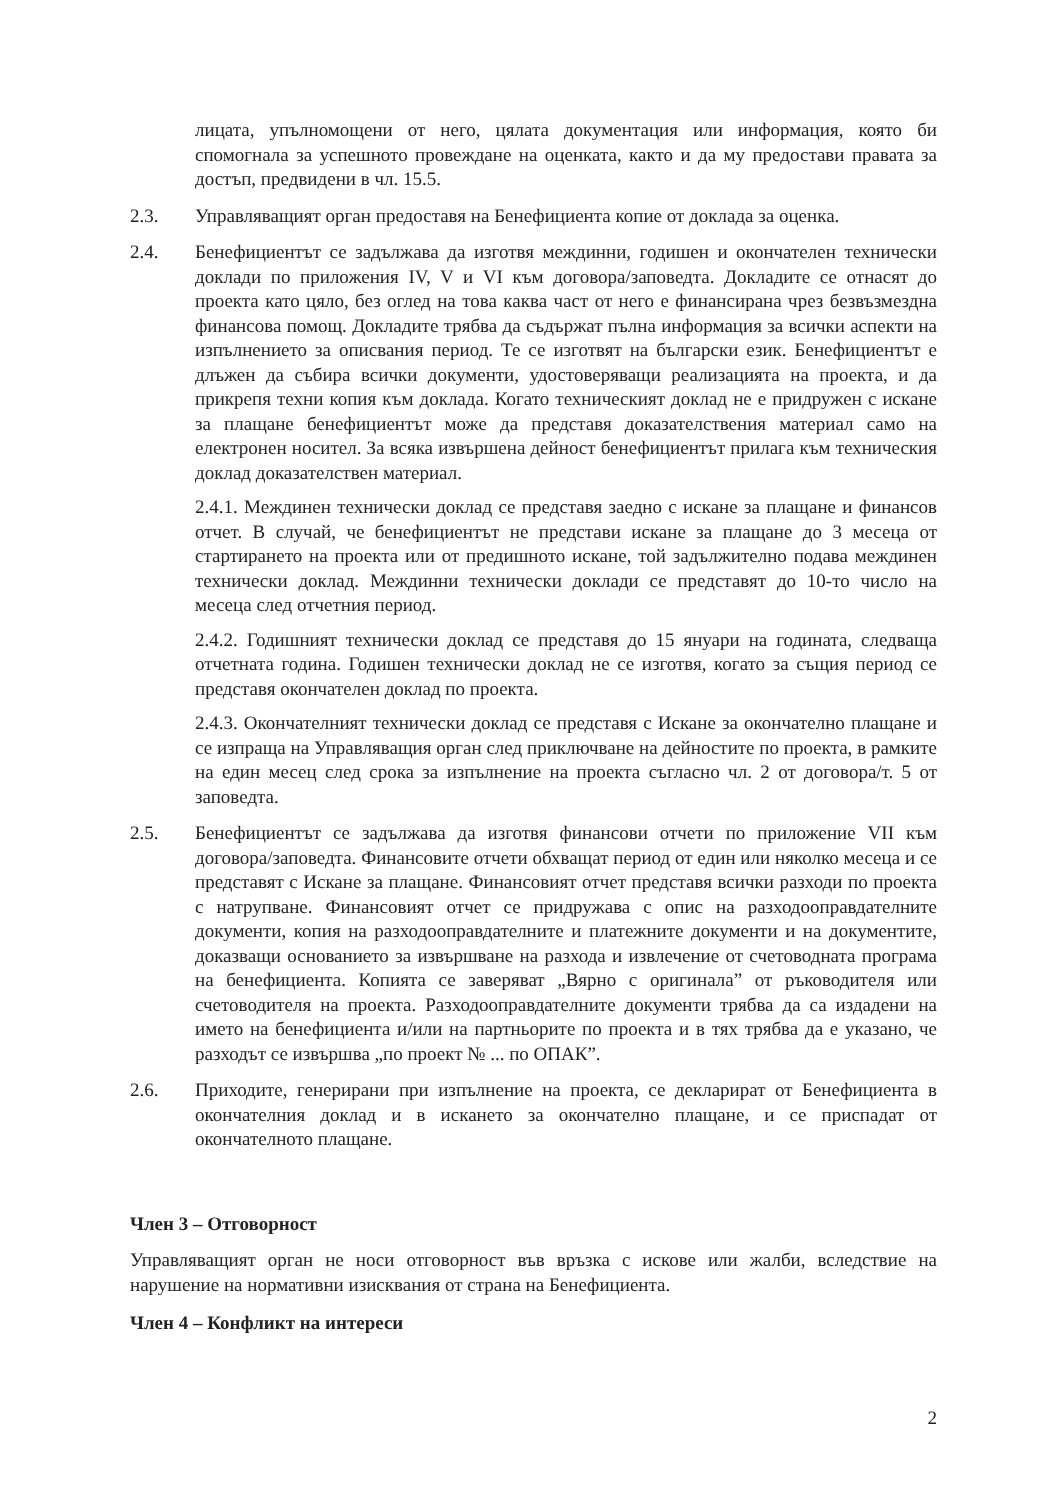лицата, упълномощени от него, цялата документация или информация, която би спомогнала за успешното провеждане на оценката, както и да му предостави правата за достъп, предвидени в чл. 15.5.
2.3. Управляващият орган предоставя на Бенефициента копие от доклада за оценка.
2.4. Бенефициентът се задължава да изготвя междинни, годишен и окончателен технически доклади по приложения IV, V и VI към договора/заповедта. Докладите се отнасят до проекта като цяло, без оглед на това каква част от него е финансирана чрез безвъзмездна финансова помощ. Докладите трябва да съдържат пълна информация за всички аспекти на изпълнението за описвания период. Те се изготвят на български език. Бенефициентът е длъжен да събира всички документи, удостоверяващи реализацията на проекта, и да прикрепя техни копия към доклада. Когато техническият доклад не е придружен с искане за плащане бенефициентът може да представя доказателствения материал само на електронен носител. За всяка извършена дейност бенефициентът прилага към техническия доклад доказателствен материал.
2.4.1. Междинен технически доклад се представя заедно с искане за плащане и финансов отчет. В случай, че бенефициентът не представи искане за плащане до 3 месеца от стартирането на проекта или от предишното искане, той задължително подава междинен технически доклад. Междинни технически доклади се представят до 10-то число на месеца след отчетния период.
2.4.2. Годишният технически доклад се представя до 15 януари на годината, следваща отчетната година. Годишен технически доклад не се изготвя, когато за същия период се представя окончателен доклад по проекта.
2.4.3. Окончателният технически доклад се представя с Искане за окончателно плащане и се изпраща на Управляващия орган след приключване на дейностите по проекта, в рамките на един месец след срока за изпълнение на проекта съгласно чл. 2 от договора/т. 5 от заповедта.
2.5. Бенефициентът се задължава да изготвя финансови отчети по приложение VII към договора/заповедта. Финансовите отчети обхващат период от един или няколко месеца и се представят с Искане за плащане. Финансовият отчет представя всички разходи по проекта с натрупване. Финансовият отчет се придружава с опис на разходооправдателните документи, копия на разходооправдателните и платежните документи и на документите, доказващи основанието за извършване на разхода и извлечение от счетоводната програма на бенефициента. Копията се заверяват „Вярно с оригинала” от ръководителя или счетоводителя на проекта. Разходооправдателните документи трябва да са издадени на името на бенефициента и/или на партньорите по проекта и в тях трябва да е указано, че разходът се извършва „по проект № ... по ОПАК”.
2.6. Приходите, генерирани при изпълнение на проекта, се декларират от Бенефициента в окончателния доклад и в искането за окончателно плащане, и се приспадат от окончателното плащане.
Член 3 – Отговорност
Управляващият орган не носи отговорност във връзка с искове или жалби, вследствие на нарушение на нормативни изисквания от страна на Бенефициента.
Член 4 – Конфликт на интереси
2